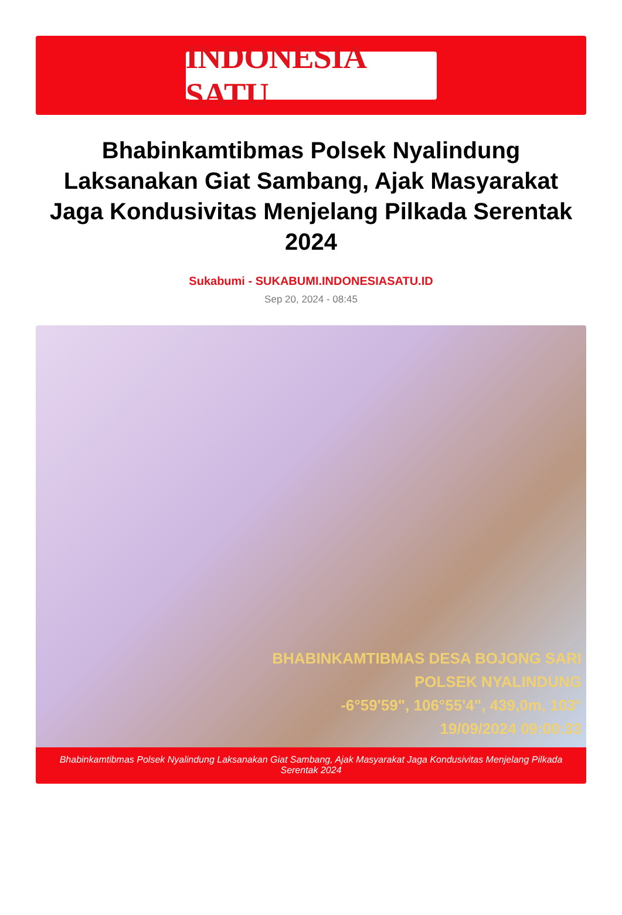INDONESIA SATU
Bhabinkamtibmas Polsek Nyalindung Laksanakan Giat Sambang, Ajak Masyarakat Jaga Kondusivitas Menjelang Pilkada Serentak 2024
Sukabumi - SUKABUMI.INDONESIASATU.ID
Sep 20, 2024 - 08:45
BHABINKAMTIBMAS DESA BOJONG SARI
POLSEK NYALINDUNG
-6°59'59", 106°55'4", 439,0m, 103°
19/09/2024 09:00:33
Bhabinkamtibmas Polsek Nyalindung Laksanakan Giat Sambang, Ajak Masyarakat Jaga Kondusivitas Menjelang Pilkada Serentak 2024